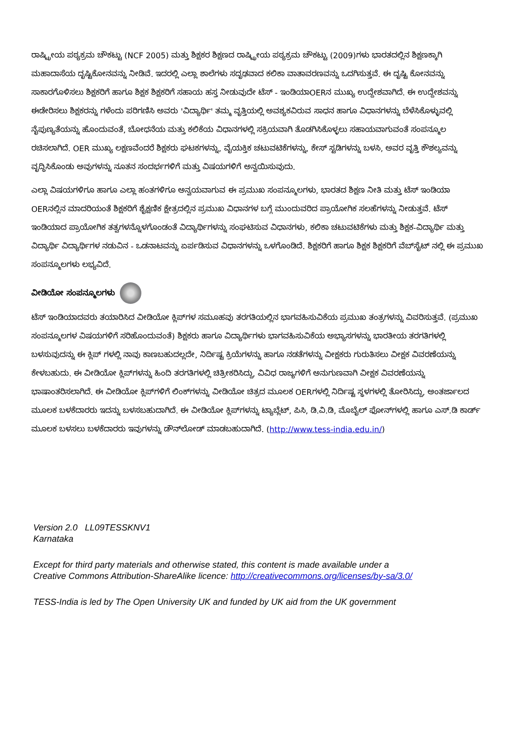ರಾಷ್ಟ್ರೀಯ ಪಠ್ಯಕ್ರಮ ಚೌಕಟ್ಟು (NCF 2005) ಮತ್ತು ಶಿಕ್ಷಕರ ಶಿಕ್ಷಣದ ರಾಷ್ಟ್ರೀಯ ಪಠ್ಯಕ್ರಮ ಚೌಕಟ್ಟು (2009)ಗಳು ಭಾರತದಲ್ಲಿನ ಶಿಕ್ಷಣಕ್ಕಾಗಿ ಮಹಾದಾಸೆಯ ದೃಷ್ಟಿಕೋನವನ್ನು ನೀಡಿವೆ. ಇದರಲ್ಲಿ ಎಲ್ಲಾ ಶಾಲೆಗಳು ಸದೃಢವಾದ ಕಲಿಕಾ ವಾತಾವರಣವನ್ನು ಒದಗಿಸುತ್ತವೆ. ಈ ದೃಷ್ಟಿ ಕೋನವನ್ನು ಸಾಕಾರಗೊಳಿಸಲು ಶಿಕ್ಷಕರಿಗೆ ಹಾಗೂ ಶಿಕ್ಷಕ ಶಿಕ್ಷಕರಿಗೆ ಸಹಾಯ ಹಸ್ತ ನೀಡುವುದೇ ಟೆಸ್ - ಇಂಡಿಯಾOERನ ಮುಖ್ಯ ಉದ್ದೇಶವಾಗಿದೆ. ಈ ಉದ್ದೇಶವನ್ನು ಈಡೇರಿಸಲು ಶಿಕ್ಷಕರನ್ನು ಗಳೆಂದು ಪರಿಗಣಿಸಿ ಅವರು 'ವಿದ್ಯಾರ್ಥಿ' ತಮ್ಮ ವೃತ್ತಿಯಲ್ಲಿ ಅವಶ್ಯಕವಿರುವ ಸಾಧನ ಹಾಗೂ ವಿಧಾನಗಳನ್ನು ಬೆಳೆಸಿಕೊಳ್ಳುವಲ್ಲಿ ನೈಪುಣ್ಯತೆಯನ್ನು ಹೊಂದುವಂತೆ, ಬೋಧನೆಯ ಮತ್ತು ಕಲಿಕೆಯ ವಿಧಾನಗಳಲ್ಲಿ ಸಕ್ರಿಯವಾಗಿ ತೊಡಗಿಸಿಕೊಳ್ಳಲು ಸಹಾಯವಾಗುವಂತೆ ಸಂಪನ್ಮೂಲ ರಚಿಸಲಾಗಿದೆ. OER ಮುಖ್ಯ ಲಕ್ಷಣವೆಂದರೆ ಶಿಕ್ಷಕರು ಘಟಕಗಳನ್ನು, ವೈಯಕ್ತಿಕ ಚಟುವಟಿಕೆಗಳನ್ನು, ಕೇಸ್ ಸ್ಟಡಿಗಳನ್ನು ಬಳಸಿ, ಅವರ ವೃತ್ತಿ ಕೌಶಲ್ಯವನ್ನು ವೃದ್ಧಿಸಿಕೊಂಡು ಅವುಗಳನ್ನು ನೂತನ ಸಂದರ್ಭಗಳಿಗೆ ಮತ್ತು ವಿಷಯಗಳಿಗೆ ಅನ್ವಯಿಸುವುದು.
ಎಲ್ಲಾ ವಿಷಯಗಳಿಗೂ ಹಾಗೂ ಎಲ್ಲಾ ಹಂತಗಳಿಗೂ ಅನ್ವಯವಾಗುವ ಈ ಪ್ರಮುಖ ಸಂಪನ್ಮೂಲಗಳು, ಭಾರತದ ಶಿಕ್ಷಣ ನೀತಿ ಮತ್ತು ಟೆಸ್ ಇಂಡಿಯಾ OERನಲ್ಲಿನ ಮಾದರಿಯಂತೆ ಶಿಕ್ಷಕರಿಗೆ ಶೈಕ್ಷಣಿಕ ಕ್ಷೇತ್ರದಲ್ಲಿನ ಪ್ರಮುಖ ವಿಧಾನಗಳ ಬಗ್ಗೆ ಮುಂದುವರಿದ ಪ್ರಾಯೋಗಿಕ ಸಲಹೆಗಳನ್ನು ನೀಡುತ್ತವೆ. ಟೆಸ್ ಇಂಡಿಯಾದ ಪ್ರಾಯೋಗಿಕ ತತ್ವಗಳನ್ನೊಳಗೊಂಡಂತೆ ವಿದ್ಯಾರ್ಥಿಗಳನ್ನು ಸಂಘಟಿಸುವ ವಿಧಾನಗಳು, ಕಲಿಕಾ ಚಟುವಟಿಕೆಗಳು ಮತ್ತು ಶಿಕ್ಷಕ-ವಿದ್ಯಾರ್ಥಿ ಮತ್ತು ವಿದ್ಯಾರ್ಥಿ ವಿದ್ಯಾರ್ಥಿಗಳ ನಡುವಿನ - ಒಡನಾಟವನ್ನು ಏರ್ಪಡಿಸುವ ವಿಧಾನಗಳನ್ನು ಒಳಗೊಂಡಿದೆ. ಶಿಕ್ಷಕರಿಗೆ ಹಾಗೂ ಶಿಕ್ಷಕ ಶಿಕ್ಷಕರಿಗೆ ವೆಬ್‌ಸೈಟ್ ನಲ್ಲಿ ಈ ಪ್ರಮುಖ ಸಂಪನ್ಮೂಲಗಳು ಲಭ್ಯವಿದೆ.
ವೀಡಿಯೋ ಸಂಪನ್ಮೂಲಗಳು
ಟೆಸ್ ಇಂಡಿಯಾದವರು ತಯಾರಿಸಿದ ವೀಡಿಯೋ ಕ್ಲಿಪ್‌ಗಳ ಸಮೂಹವು ತರಗತಿಯಲ್ಲಿನ ಭಾಗವಹಿಸುವಿಕೆಯ ಪ್ರಮುಖ ತಂತ್ರಗಳನ್ನು ವಿವರಿಸುತ್ತವೆ. (ಪ್ರಮುಖ ಸಂಪನ್ಮೂಲಗಳ ವಿಷಯಗಳಿಗೆ ಸರಿಹೊಂದುವಂತೆ) ಶಿಕ್ಷಕರು ಹಾಗೂ ವಿದ್ಯಾರ್ಥಿಗಳು ಭಾಗವಹಿಸುವಿಕೆಯ ಅಭ್ಯಾಸಗಳನ್ನು ಭಾರತೀಯ ತರಗತಿಗಳಲ್ಲಿ ಬಳಸುವುದನ್ನು ಈ ಕ್ಲಿಪ್ ಗಳಲ್ಲಿ ನಾವು ಕಾಣಬಹುದಲ್ಲದೇ, ನಿರ್ದಿಷ್ಟ ಕ್ರಿಯೆಗಳನ್ನು ಹಾಗೂ ನಡತೆಗಳನ್ನು ವೀಕ್ಷಕರು ಗುರುತಿಸಲು ವೀಕ್ಷಕ ವಿವರಣೆಯನ್ನು ಕೇಳಬಹುದು. ಈ ವೀಡಿಯೋ ಕ್ಲಿಪ್‌ಗಳನ್ನು ಹಿಂದಿ ತರಗತಿಗಳಲ್ಲಿ ಚಿತ್ರೀಕರಿಸಿದ್ದು, ವಿವಿಧ ರಾಜ್ಯಗಳಿಗೆ ಅನುಗುಣವಾಗಿ ವೀಕ್ಷಕ ವಿವರಣೆಯನ್ನು ಭಾಷಾಂತರಿಸಲಾಗಿದೆ. ಈ ವೀಡಿಯೋ ಕ್ಲಿಪ್‌ಗಳಿಗೆ ಲಿಂಕ್‌ಗಳನ್ನು ವೀಡಿಯೋ ಚಿತ್ರದ ಮೂಲಕ OERಗಳಲ್ಲಿ ನಿರ್ದಿಷ್ಟ ಸ್ಥಳಗಳಲ್ಲಿ ತೋರಿಸಿದ್ದು, ಅಂತರ್ಜಾಲದ ಮೂಲಕ ಬಳಕೆದಾರರು ಇದನ್ನು ಬಳಸಬಹುದಾಗಿದೆ. ಈ ವೀಡಿಯೋ ಕ್ಲಿಪ್‌ಗಳನ್ನು ಟ್ಯಾಬ್ಲೆಟ್, ಪಿಸಿ, ಡಿ.ವಿ.ಡಿ, ಮೊಬೈಲ್ ಫೋನ್‌ಗಳಲ್ಲಿ ಹಾಗೂ ಎಸ್.ಡಿ ಕಾರ್ಡ್ ಮೂಲಕ ಬಳಸಲು ಬಳಕೆದಾರರು ಇವುಗಳನ್ನು ಡೌನ್‌ಲೋಡ್ ಮಾಡಬಹುದಾಗಿದೆ. (http://www.tess-india.edu.in/)
Version 2.0 LL09TESSKNV1
Karnataka
Except for third party materials and otherwise stated, this content is made available under a
Creative Commons Attribution-ShareAlike licence: http://creativecommons.org/licenses/by-sa/3.0/
TESS-India is led by The Open University UK and funded by UK aid from the UK government